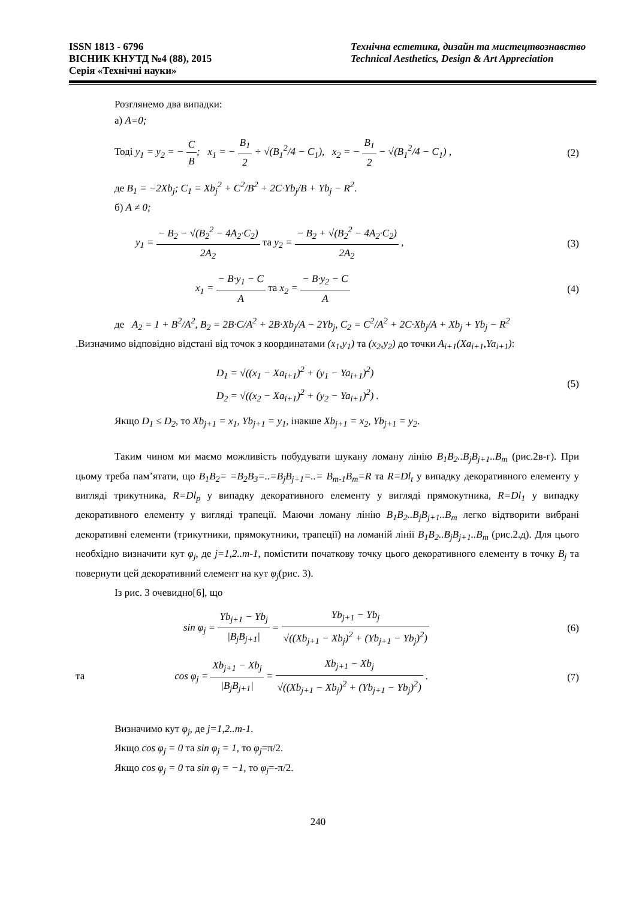ISSN 1813 - 6796
ВІСНИК КНУТД №4 (88), 2015
Серія «Технічні науки»
Технічна естетика, дизайн та мистецтвознавство
Technical Aesthetics, Design & Art Appreciation
Розглянемо два випадки:
а) A=0;
Тоді y<sub>1</sub> = y<sub>2</sub> = − C B; x<sub>1</sub> = − B<sub>1</sub> 2 + √(B<sub>1</sub><sup>2</sup>/4 − C<sub>1</sub>), x<sub>2</sub> = − B<sub>1</sub> 2 − √(B<sub>1</sub><sup>2</sup>/4 − C<sub>1</sub>) , (2)
де B<sub>1</sub> = −2Xb<sub>j</sub>; C<sub>1</sub> = Xb<sub>j</sub><sup>2</sup> + C<sup>2</sup>/B<sup>2</sup> + 2C·Yb<sub>j</sub>/B + Yb<sub>j</sub> − R<sup>2</sup>.
б) A ≠ 0;
y<sub>1</sub> = − B<sub>2</sub> − √(B<sub>2</sub><sup>2</sup> − 4A<sub>2</sub>·C<sub>2</sub>) 2A<sub>2</sub> та y<sub>2</sub> = − B<sub>2</sub> + √(B<sub>2</sub><sup>2</sup> − 4A<sub>2</sub>·C<sub>2</sub>) 2A<sub>2</sub> , (3)
x<sub>1</sub> = − B·y<sub>1</sub> − C A та x<sub>2</sub> = − B·y<sub>2</sub> − C A (4)
де A<sub>2</sub> = 1 + B<sup>2</sup>/A<sup>2</sup>, B<sub>2</sub> = 2B·C/A<sup>2</sup> + 2B·Xb<sub>j</sub>/A − 2Yb<sub>j</sub>, C<sub>2</sub> = C<sup>2</sup>/A<sup>2</sup> + 2C·Xb<sub>j</sub>/A + Xb<sub>j</sub> + Yb<sub>j</sub> − R<sup>2</sup>
.Визначимо відповідно відстані від точок з координатами (x<sub>1</sub>,y<sub>1</sub>) та (x<sub>2</sub>,y<sub>2</sub>) до точки A<sub>i+1</sub>(Xa<sub>i+1</sub>,Ya<sub>i+1</sub>):
D<sub>1</sub> = √((x<sub>1</sub> − Xa<sub>i+1</sub>)<sup>2</sup> + (y<sub>1</sub> − Ya<sub>i+1</sub>)<sup>2</sup>)
D<sub>2</sub> = √((x<sub>2</sub> − Xa<sub>i+1</sub>)<sup>2</sup> + (y<sub>2</sub> − Ya<sub>i+1</sub>)<sup>2</sup>) . (5)
Якщо D<sub>1</sub> ≤ D<sub>2</sub>, то Xb<sub>j+1</sub> = x<sub>1</sub>, Yb<sub>j+1</sub> = y<sub>1</sub>, інакше Xb<sub>j+1</sub> = x<sub>2</sub>, Yb<sub>j+1</sub> = y<sub>2</sub>.
Таким чином ми маємо можливість побудувати шукану ломану лінію B<sub>1</sub>B<sub>2</sub>..B<sub>j</sub>B<sub>j+1</sub>..B<sub>m</sub> (рис.2в-г). При цьому треба пам’ятати, що B<sub>1</sub>B<sub>2</sub>= =B<sub>2</sub>B<sub>3</sub>=..=B<sub>j</sub>B<sub>j+1</sub>=..= B<sub>m-1</sub>B<sub>m</sub>=R та R=Dl<sub>t</sub> у випадку декоративного елементу у вигляді трикутника, R=Dl<sub>p</sub> у випадку декоративного елементу у вигляді прямокутника, R=Dl<sub>1</sub> у випадку декоративного елементу у вигляді трапеції. Маючи ломану лінію B<sub>1</sub>B<sub>2</sub>..B<sub>j</sub>B<sub>j+1</sub>..B<sub>m</sub> легко відтворити вибрані декоративні елементи (трикутники, прямокутники, трапеції) на ломаній лінії B<sub>1</sub>B<sub>2</sub>..B<sub>j</sub>B<sub>j+1</sub>..B<sub>m</sub> (рис.2.д). Для цього необхідно визначити кут φ<sub>j</sub>, де j=1,2..m-1, помістити початкову точку цього декоративного елементу в точку B<sub>j</sub> та повернути цей декоративний елемент на кут φ<sub>j</sub>(рис. 3).
Із рис. 3 очевидно[6], що
sin φ<sub>j</sub> = Yb<sub>j+1</sub> − Yb<sub>j</sub> |B<sub>j</sub>B<sub>j+1</sub>| = Yb<sub>j+1</sub> − Yb<sub>j</sub> √((Xb<sub>j+1</sub> − Xb<sub>j</sub>)<sup>2</sup> + (Yb<sub>j+1</sub> − Yb<sub>j</sub>)<sup>2</sup>) (6)
та cos φ<sub>j</sub> = Xb<sub>j+1</sub> − Xb<sub>j</sub> |B<sub>j</sub>B<sub>j+1</sub>| = Xb<sub>j+1</sub> − Xb<sub>j</sub> √((Xb<sub>j+1</sub> − Xb<sub>j</sub>)<sup>2</sup> + (Yb<sub>j+1</sub> − Yb<sub>j</sub>)<sup>2</sup>) . (7)
Визначимо кут φ<sub>j</sub>, де j=1,2..m-1.
Якщо cos φ<sub>j</sub> = 0 та sin φ<sub>j</sub> = 1, то φ<sub>j</sub>=π/2.
Якщо cos φ<sub>j</sub> = 0 та sin φ<sub>j</sub> = −1, то φ<sub>j</sub>=-π/2.
240